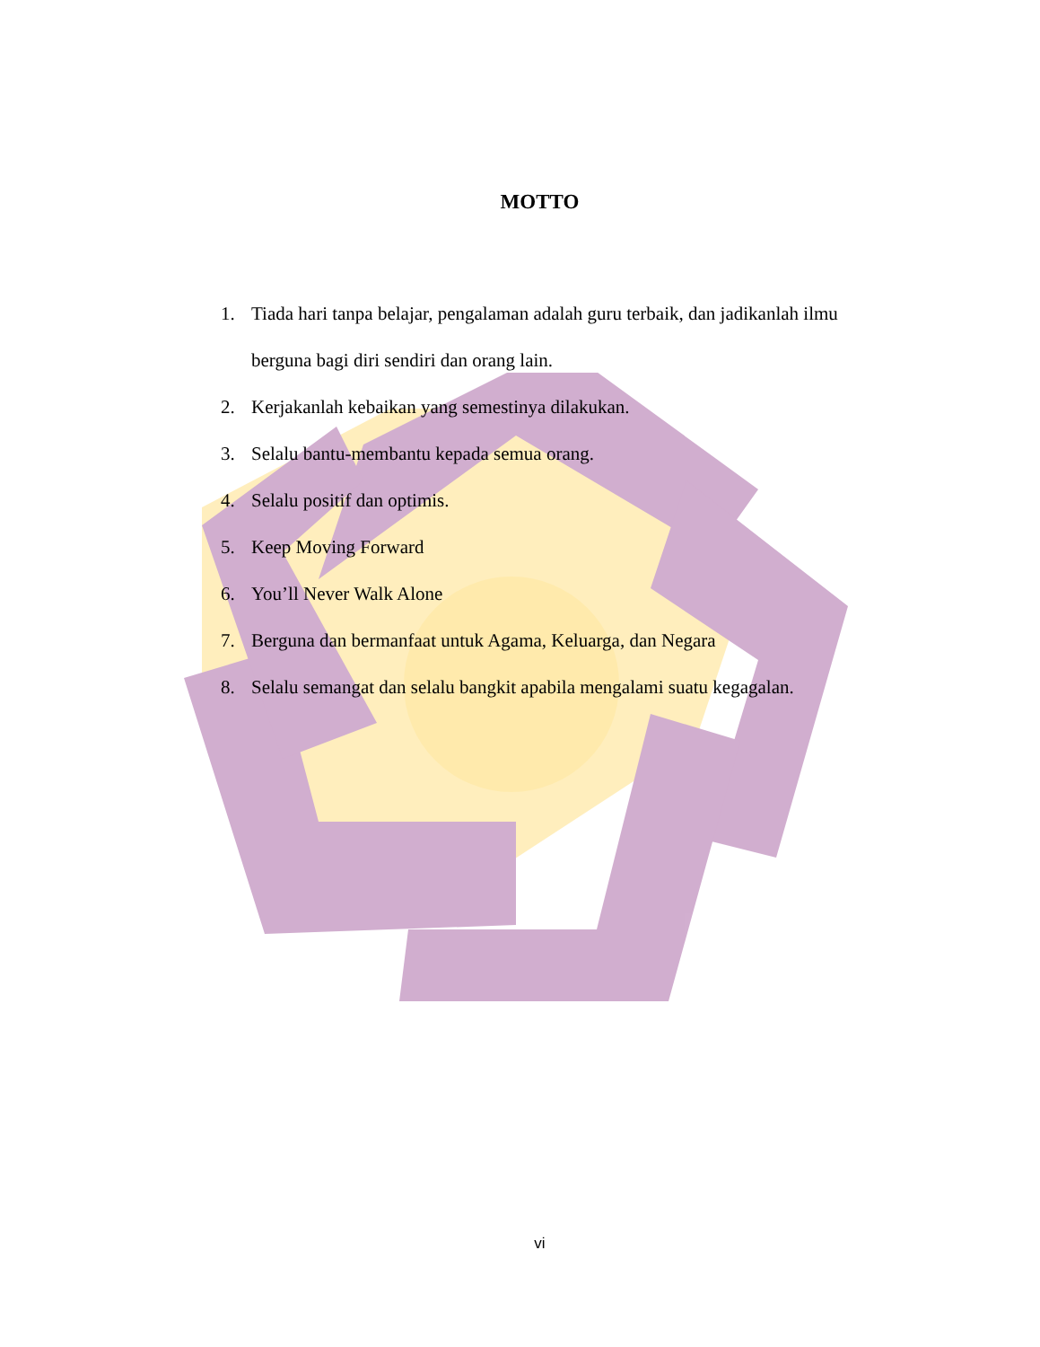MOTTO
1. Tiada hari tanpa belajar, pengalaman adalah guru terbaik, dan jadikanlah ilmu berguna bagi diri sendiri dan orang lain.
2. Kerjakanlah kebaikan yang semestinya dilakukan.
3. Selalu bantu-membantu kepada semua orang.
4. Selalu positif dan optimis.
5. Keep Moving Forward
6. You’ll Never Walk Alone
7. Berguna dan bermanfaat untuk Agama, Keluarga, dan Negara
8. Selalu semangat dan selalu bangkit apabila mengalami suatu kegagalan.
vi